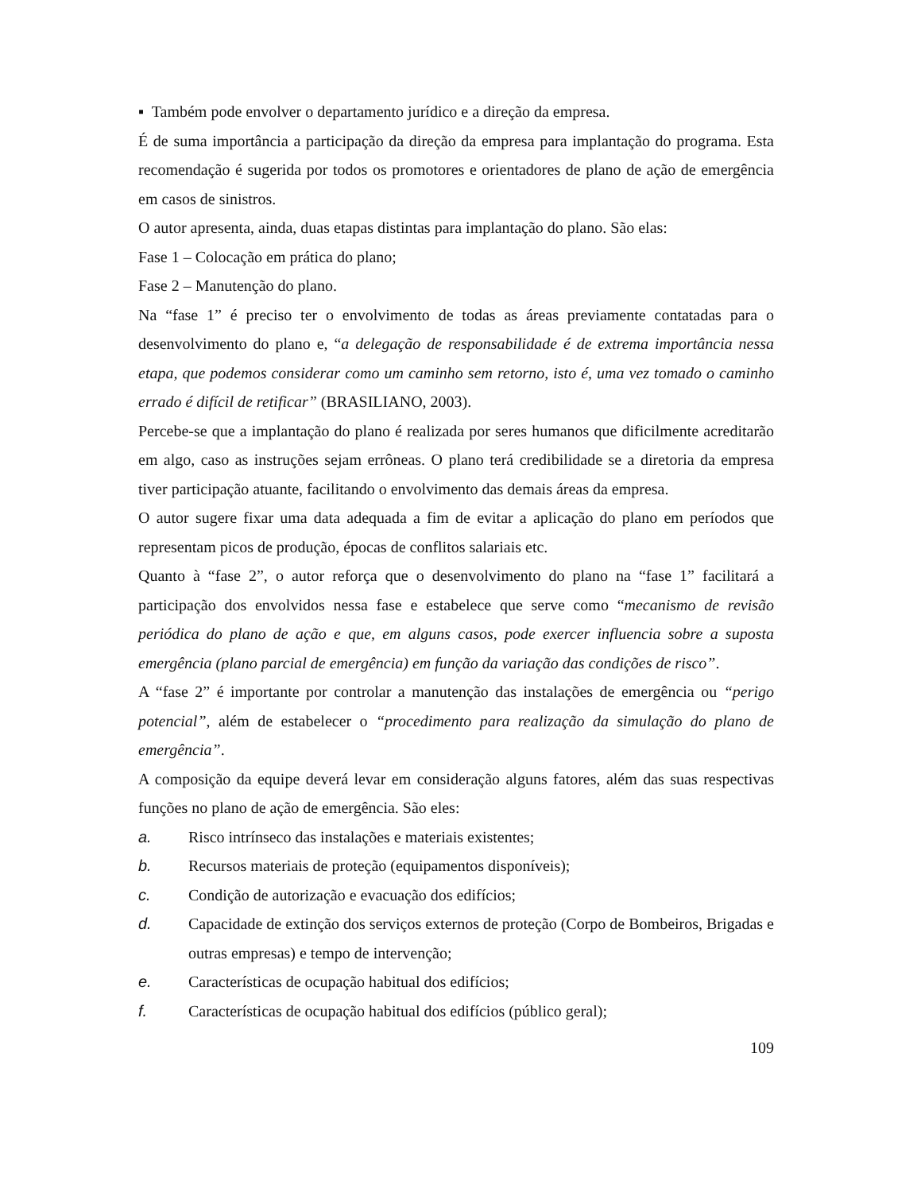▪ Também pode envolver o departamento jurídico e a direção da empresa.
É de suma importância a participação da direção da empresa para implantação do programa. Esta recomendação é sugerida por todos os promotores e orientadores de plano de ação de emergência em casos de sinistros.
O autor apresenta, ainda, duas etapas distintas para implantação do plano. São elas:
Fase 1 – Colocação em prática do plano;
Fase 2 – Manutenção do plano.
Na “fase 1” é preciso ter o envolvimento de todas as áreas previamente contatadas para o desenvolvimento do plano e, “a delegação de responsabilidade é de extrema importância nessa etapa, que podemos considerar como um caminho sem retorno, isto é, uma vez tomado o caminho errado é difícil de retificar” (BRASILIANO, 2003).
Percebe-se que a implantação do plano é realizada por seres humanos que dificilmente acreditarão em algo, caso as instruções sejam errôneas. O plano terá credibilidade se a diretoria da empresa tiver participação atuante, facilitando o envolvimento das demais áreas da empresa.
O autor sugere fixar uma data adequada a fim de evitar a aplicação do plano em períodos que representam picos de produção, épocas de conflitos salariais etc.
Quanto à “fase 2”, o autor reforça que o desenvolvimento do plano na “fase 1” facilitará a participação dos envolvidos nessa fase e estabelece que serve como “mecanismo de revisão periódica do plano de ação e que, em alguns casos, pode exercer influencia sobre a suposta emergência (plano parcial de emergência) em função da variação das condições de risco”.
A “fase 2” é importante por controlar a manutenção das instalações de emergência ou “perigo potencial”, além de estabelecer o “procedimento para realização da simulação do plano de emergência”.
A composição da equipe deverá levar em consideração alguns fatores, além das suas respectivas funções no plano de ação de emergência. São eles:
a. Risco intrínseco das instalações e materiais existentes;
b. Recursos materiais de proteção (equipamentos disponíveis);
c. Condição de autorização e evacuação dos edifícios;
d. Capacidade de extinção dos serviços externos de proteção (Corpo de Bombeiros, Brigadas e outras empresas) e tempo de intervenção;
e. Características de ocupação habitual dos edifícios;
f. Características de ocupação habitual dos edifícios (público geral);
109